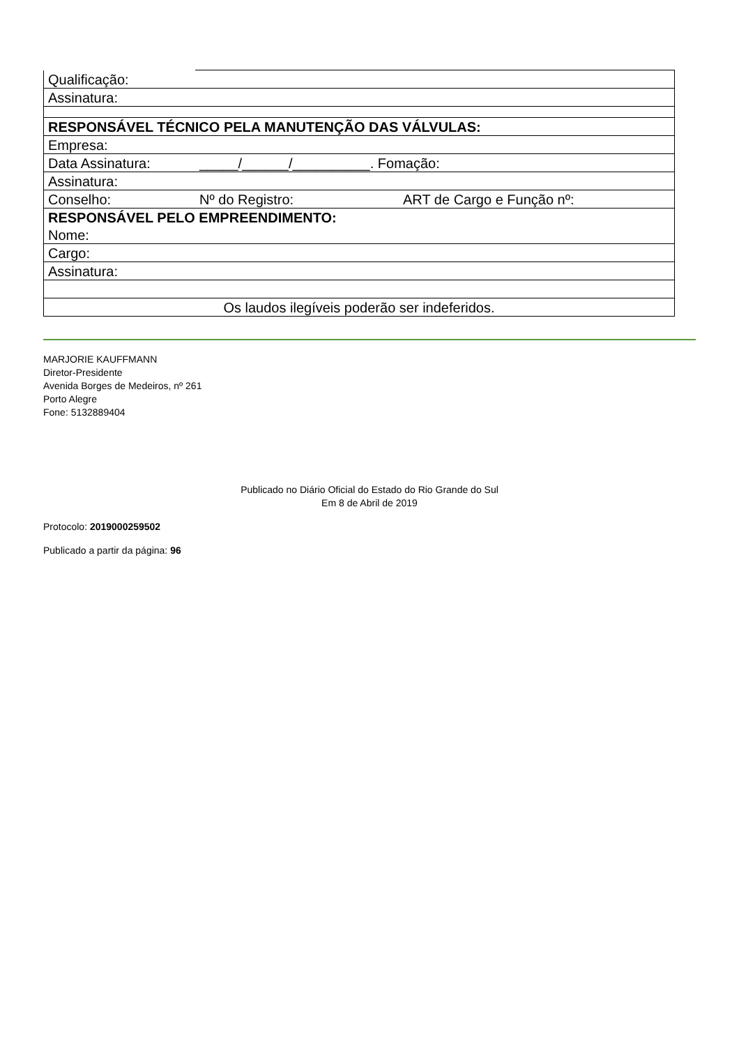| Qualificação: | | |
| Assinatura: | | |
| RESPONSÁVEL TÉCNICO PELA MANUTENÇÃO DAS VÁLVULAS: | | |
| Empresa: | | |
| Data Assinatura: | _____/______/__________. Fomação: | |
| Assinatura: | | |
| Conselho: | Nº do Registro: | ART de Cargo e Função nº: |
| RESPONSÁVEL PELO EMPREENDIMENTO: | | |
| Nome: | | |
| Cargo: | | |
| Assinatura: | | |
| Os laudos ilegíveis poderão ser indeferidos. | | |
MARJORIE KAUFFMANN
Diretor-Presidente
Avenida Borges de Medeiros, nº 261
Porto Alegre
Fone: 5132889404
Publicado no Diário Oficial do Estado do Rio Grande do Sul
Em 8 de Abril de 2019
Protocolo: 2019000259502
Publicado a partir da página: 96